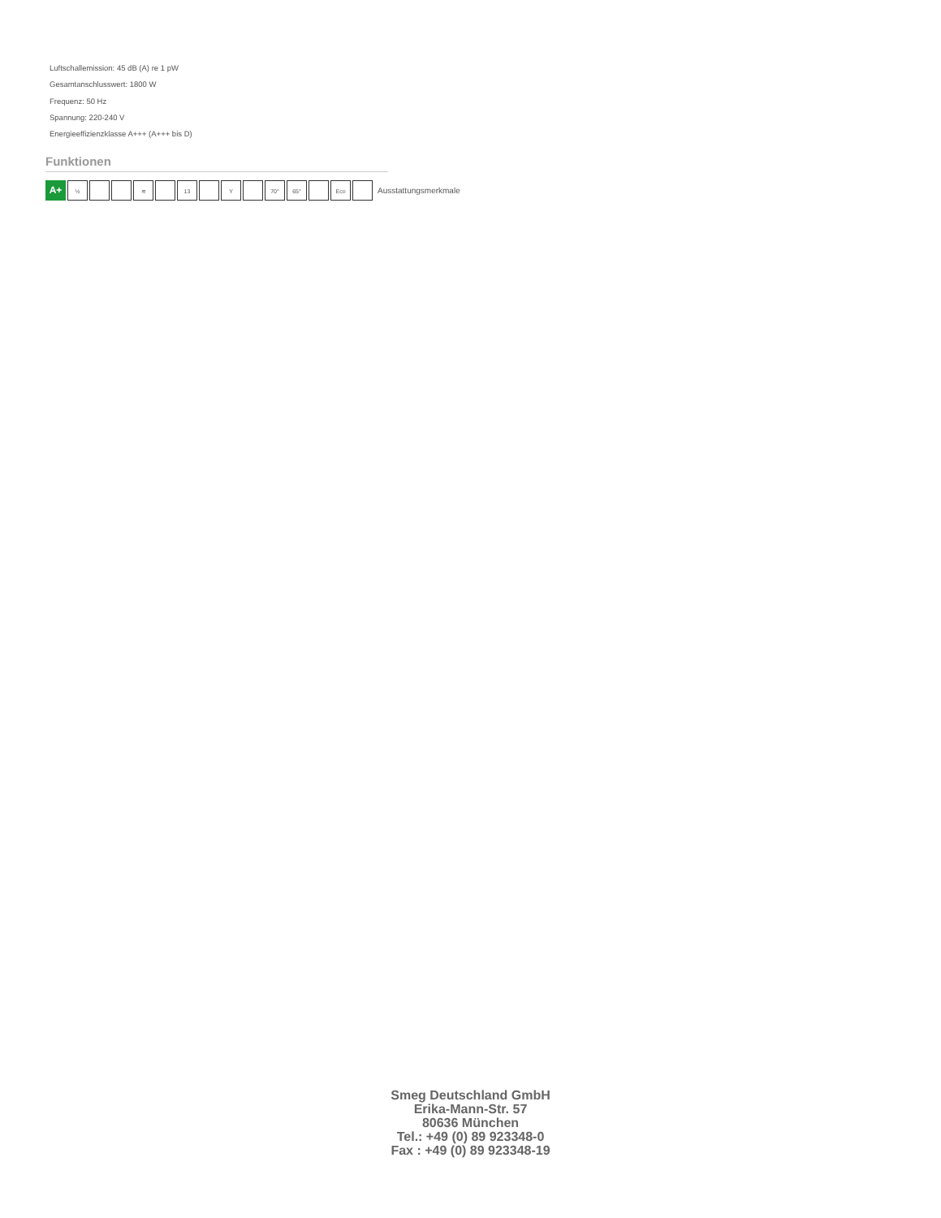Luftschallemission: 45 dB (A) re 1 pW
Gesamtanschlusswert: 1800 W
Frequenz: 50 Hz
Spannung: 220-240 V
Energieeffizienzklasse A+++ (A+++ bis D)
Funktionen
A+
½ ≋ 13 Y 70° 65° Eco
Ausstattungsmerkmale
Smeg Deutschland GmbH
Erika-Mann-Str. 57
80636 München
Tel.: +49 (0) 89 923348-0
Fax : +49 (0) 89 923348-19